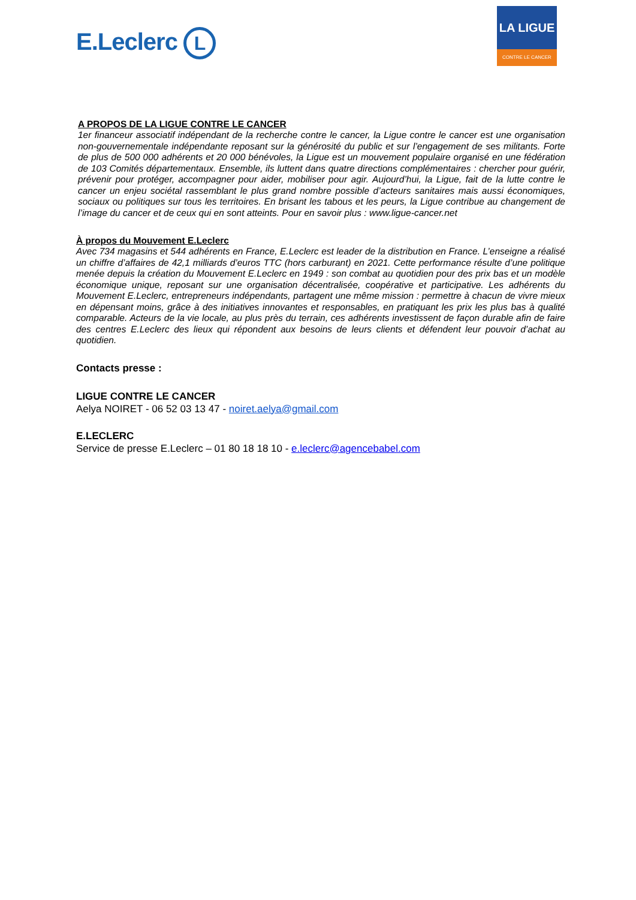E.Leclerc L
LA LIGUE
CONTRE LE CANCER
A PROPOS DE LA LIGUE CONTRE LE CANCER
1er financeur associatif indépendant de la recherche contre le cancer, la Ligue contre le cancer est une organisation non-gouvernementale indépendante reposant sur la générosité du public et sur l’engagement de ses militants. Forte de plus de 500 000 adhérents et 20 000 bénévoles, la Ligue est un mouvement populaire organisé en une fédération de 103 Comités départementaux. Ensemble, ils luttent dans quatre directions complémentaires : chercher pour guérir, prévenir pour protéger, accompagner pour aider, mobiliser pour agir. Aujourd’hui, la Ligue, fait de la lutte contre le cancer un enjeu sociétal rassemblant le plus grand nombre possible d’acteurs sanitaires mais aussi économiques, sociaux ou politiques sur tous les territoires. En brisant les tabous et les peurs, la Ligue contribue au changement de l’image du cancer et de ceux qui en sont atteints. Pour en savoir plus : www.ligue-cancer.net
À propos du Mouvement E.Leclerc
Avec 734 magasins et 544 adhérents en France, E.Leclerc est leader de la distribution en France. L’enseigne a réalisé un chiffre d’affaires de 42,1 milliards d’euros TTC (hors carburant) en 2021. Cette performance résulte d’une politique menée depuis la création du Mouvement E.Leclerc en 1949 : son combat au quotidien pour des prix bas et un modèle économique unique, reposant sur une organisation décentralisée, coopérative et participative. Les adhérents du Mouvement E.Leclerc, entrepreneurs indépendants, partagent une même mission : permettre à chacun de vivre mieux en dépensant moins, grâce à des initiatives innovantes et responsables, en pratiquant les prix les plus bas à qualité comparable. Acteurs de la vie locale, au plus près du terrain, ces adhérents investissent de façon durable afin de faire des centres E.Leclerc des lieux qui répondent aux besoins de leurs clients et défendent leur pouvoir d’achat au quotidien.
Contacts presse :
LIGUE CONTRE LE CANCER
Aelya NOIRET - 06 52 03 13 47 - noiret.aelya@gmail.com
E.LECLERC
Service de presse E.Leclerc – 01 80 18 18 10 - e.leclerc@agencebabel.com